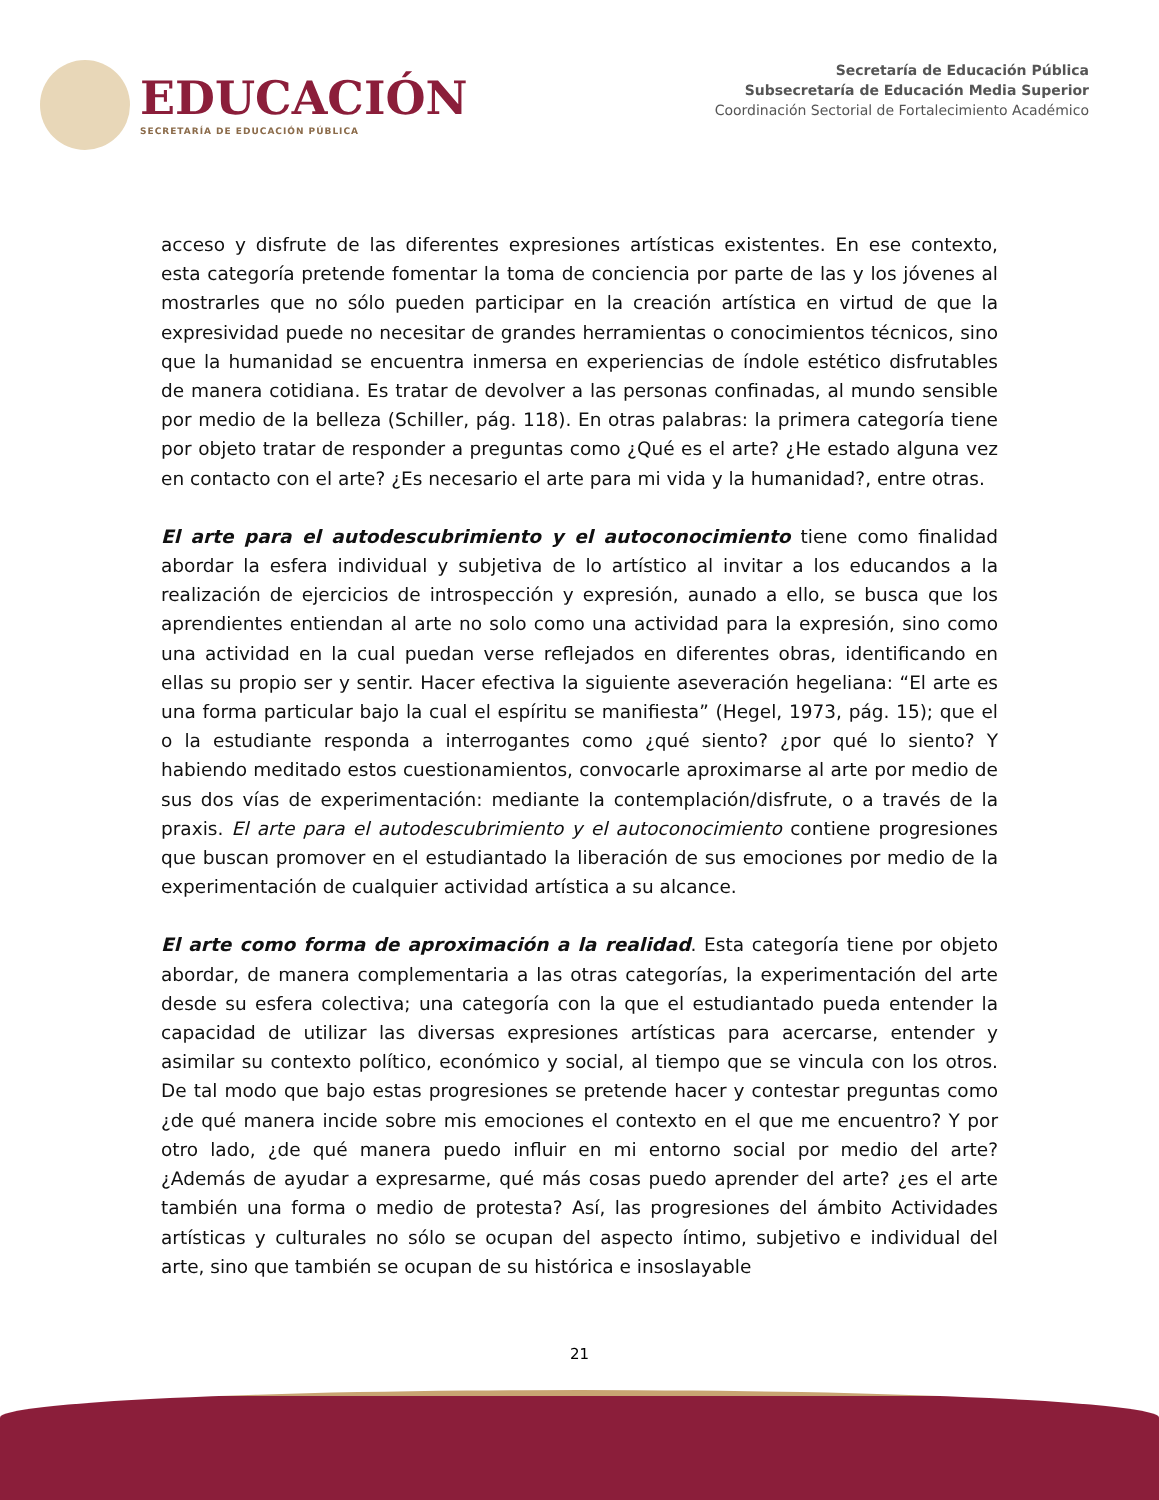EDUCACIÓN
SECRETARÍA DE EDUCACIÓN PÚBLICA
Secretaría de Educación Pública
Subsecretaría de Educación Media Superior
Coordinación Sectorial de Fortalecimiento Académico
acceso y disfrute de las diferentes expresiones artísticas existentes. En ese contexto, esta categoría pretende fomentar la toma de conciencia por parte de las y los jóvenes al mostrarles que no sólo pueden participar en la creación artística en virtud de que la expresividad puede no necesitar de grandes herramientas o conocimientos técnicos, sino que la humanidad se encuentra inmersa en experiencias de índole estético disfrutables de manera cotidiana. Es tratar de devolver a las personas confinadas, al mundo sensible por medio de la belleza (Schiller, pág. 118). En otras palabras: la primera categoría tiene por objeto tratar de responder a preguntas como ¿Qué es el arte? ¿He estado alguna vez en contacto con el arte? ¿Es necesario el arte para mi vida y la humanidad?, entre otras.
El arte para el autodescubrimiento y el autoconocimiento tiene como finalidad abordar la esfera individual y subjetiva de lo artístico al invitar a los educandos a la realización de ejercicios de introspección y expresión, aunado a ello, se busca que los aprendientes entiendan al arte no solo como una actividad para la expresión, sino como una actividad en la cual puedan verse reflejados en diferentes obras, identificando en ellas su propio ser y sentir. Hacer efectiva la siguiente aseveración hegeliana: “El arte es una forma particular bajo la cual el espíritu se manifiesta” (Hegel, 1973, pág. 15); que el o la estudiante responda a interrogantes como ¿qué siento? ¿por qué lo siento? Y habiendo meditado estos cuestionamientos, convocarle aproximarse al arte por medio de sus dos vías de experimentación: mediante la contemplación/disfrute, o a través de la praxis. El arte para el autodescubrimiento y el autoconocimiento contiene progresiones que buscan promover en el estudiantado la liberación de sus emociones por medio de la experimentación de cualquier actividad artística a su alcance.
El arte como forma de aproximación a la realidad. Esta categoría tiene por objeto abordar, de manera complementaria a las otras categorías, la experimentación del arte desde su esfera colectiva; una categoría con la que el estudiantado pueda entender la capacidad de utilizar las diversas expresiones artísticas para acercarse, entender y asimilar su contexto político, económico y social, al tiempo que se vincula con los otros. De tal modo que bajo estas progresiones se pretende hacer y contestar preguntas como ¿de qué manera incide sobre mis emociones el contexto en el que me encuentro? Y por otro lado, ¿de qué manera puedo influir en mi entorno social por medio del arte? ¿Además de ayudar a expresarme, qué más cosas puedo aprender del arte? ¿es el arte también una forma o medio de protesta? Así, las progresiones del ámbito Actividades artísticas y culturales no sólo se ocupan del aspecto íntimo, subjetivo e individual del arte, sino que también se ocupan de su histórica e insoslayable
21